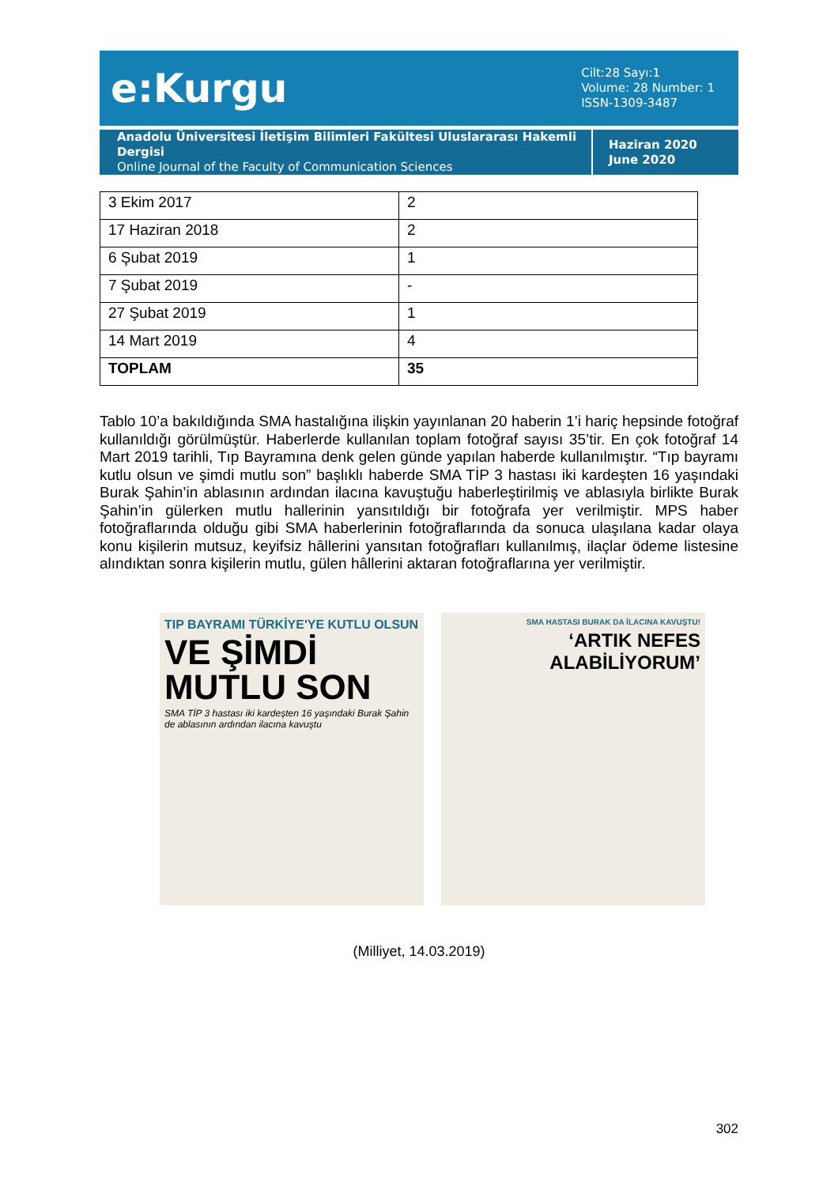e:Kurgu
Cilt:28 Sayı:1
Volume: 28 Number: 1
ISSN-1309-3487
Anadolu Üniversitesi İletişim Bilimleri Fakültesi Uluslararası Hakemli Dergisi
Online Journal of the Faculty of Communication Sciences
Haziran 2020
June 2020
| 3 Ekim 2017 | 2 |
| 17 Haziran 2018 | 2 |
| 6 Şubat 2019 | 1 |
| 7 Şubat 2019 | - |
| 27 Şubat 2019 | 1 |
| 14 Mart 2019 | 4 |
| TOPLAM | 35 |
Tablo 10’a bakıldığında SMA hastalığına ilişkin yayınlanan 20 haberin 1’i hariç hepsinde fotoğraf kullanıldığı görülmüştür. Haberlerde kullanılan toplam fotoğraf sayısı 35’tir. En çok fotoğraf 14 Mart 2019 tarihli, Tıp Bayramına denk gelen günde yapılan haberde kullanılmıştır. “Tıp bayramı kutlu olsun ve şimdi mutlu son” başlıklı haberde SMA TİP 3 hastası iki kardeşten 16 yaşındaki Burak Şahin’in ablasının ardından ilacına kavuştuğu haberleştirilmiş ve ablasıyla birlikte Burak Şahin’in gülerken mutlu hallerinin yansıtıldığı bir fotoğrafa yer verilmiştir. MPS haber fotoğraflarında olduğu gibi SMA haberlerinin fotoğraflarında da sonuca ulaşılana kadar olaya konu kişilerin mutsuz, keyifsiz hâllerini yansıtan fotoğrafları kullanılmış, ilaçlar ödeme listesine alındıktan sonra kişilerin mutlu, gülen hâllerini aktaran fotoğraflarına yer verilmiştir.
TIP BAYRAMI TÜRKİYE'YE KUTLU OLSUN
VE ŞİMDİ MUTLU SON
SMA TİP 3 hastası iki kardeşten 16 yaşındaki Burak Şahin de ablasının ardından ilacına kavuştu
SMA HASTASI BURAK DA İLACINA KAVUŞTU!
‘ARTIK NEFES ALABİLİYORUM’
(Milliyet, 14.03.2019)
302